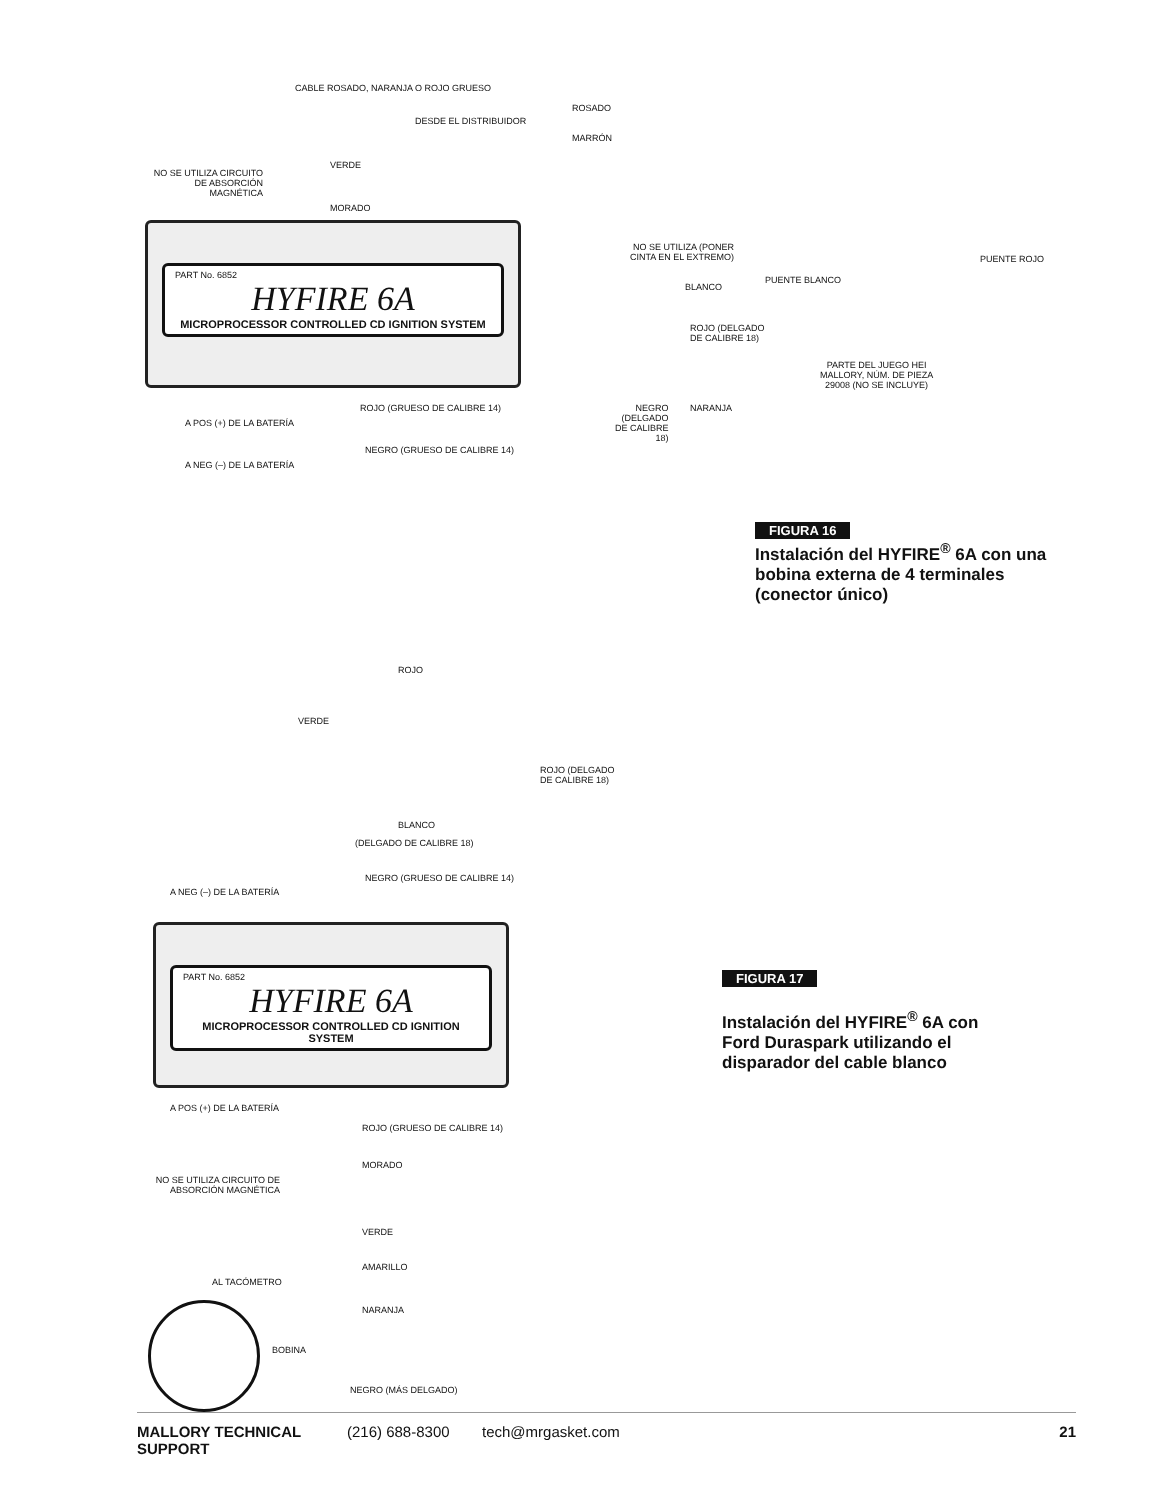CABLE ROSADO, NARANJA O ROJO GRUESO
ROSADO
DESDE EL DISTRIBUIDOR
MARRÓN
VERDE
NO SE UTILIZA CIRCUITO DE ABSORCIÓN MAGNÉTICA
MORADO
PART No. 6852
HYFIRE 6A
MICROPROCESSOR CONTROLLED CD IGNITION SYSTEM
NO SE UTILIZA (PONER
CINTA EN EL EXTREMO)
PUENTE ROJO
PUENTE BLANCO
BLANCO
ROJO (DELGADO
DE CALIBRE 18)
PARTE DEL JUEGO HEI
MALLORY, NÚM. DE PIEZA
29008 (NO SE INCLUYE)
ROJO (GRUESO DE CALIBRE 14)
NEGRO
(DELGADO
DE CALIBRE
18)
NARANJA
A POS (+) DE LA BATERÍA
NEGRO (GRUESO DE CALIBRE 14)
A NEG (–) DE LA BATERÍA
FIGURA 16
Instalación del HYFIRE<sup>®</sup> 6A con una
bobina externa de 4 terminales
(conector único)
ROJO
VERDE
ROJO (DELGADO
DE CALIBRE 18)
BLANCO
(DELGADO DE CALIBRE 18)
NEGRO (GRUESO DE CALIBRE 14)
A NEG (–) DE LA BATERÍA
PART No. 6852
HYFIRE 6A
MICROPROCESSOR CONTROLLED CD IGNITION SYSTEM
FIGURA 17
Instalación del HYFIRE<sup>®</sup> 6A con
Ford Duraspark utilizando el
disparador del cable blanco
A POS (+) DE LA BATERÍA
ROJO (GRUESO DE CALIBRE 14)
MORADO
NO SE UTILIZA CIRCUITO DE ABSORCIÓN MAGNÉTICA
VERDE
AMARILLO
AL TACÓMETRO
NARANJA
BOBINA
NEGRO (MÁS DELGADO)
MALLORY TECHNICAL SUPPORT (216) 688-8300 tech@mrgasket.com 21